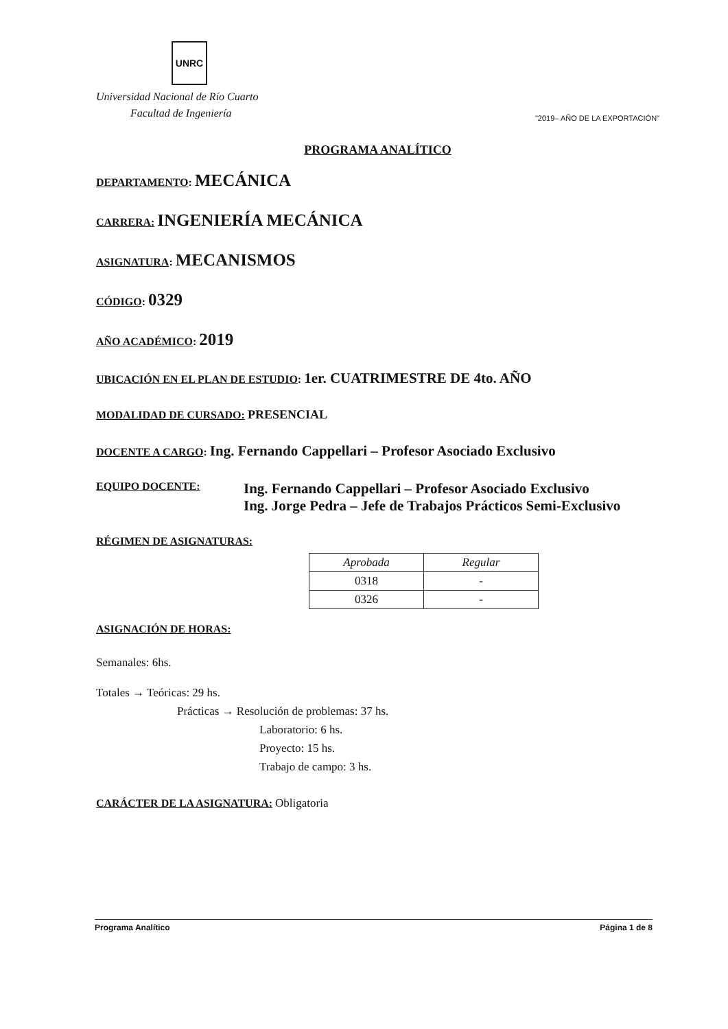UNRC
Universidad Nacional de Río Cuarto
Facultad de Ingeniería "2019– AÑO DE LA EXPORTACIÓN"
PROGRAMA ANALÍTICO
DEPARTAMENTO: MECÁNICA
CARRERA: INGENIERÍA MECÁNICA
ASIGNATURA: MECANISMOS
CÓDIGO: 0329
AÑO ACADÉMICO: 2019
UBICACIÓN EN EL PLAN DE ESTUDIO: 1er. CUATRIMESTRE DE 4to. AÑO
MODALIDAD DE CURSADO: PRESENCIAL
DOCENTE A CARGO: Ing. Fernando Cappellari – Profesor Asociado Exclusivo
EQUIPO DOCENTE:
Ing. Fernando Cappellari – Profesor Asociado Exclusivo
Ing. Jorge Pedra – Jefe de Trabajos Prácticos Semi-Exclusivo
RÉGIMEN DE ASIGNATURAS:
| Aprobada | Regular |
| --- | --- |
| 0318 | - |
| 0326 | - |
ASIGNACIÓN DE HORAS:
Semanales: 6hs.
Totales → Teóricas: 29 hs.
Prácticas → Resolución de problemas: 37 hs.
Laboratorio: 6 hs.
Proyecto: 15 hs.
Trabajo de campo: 3 hs.
CARÁCTER DE LA ASIGNATURA: Obligatoria
Programa Analítico Página 1 de 8